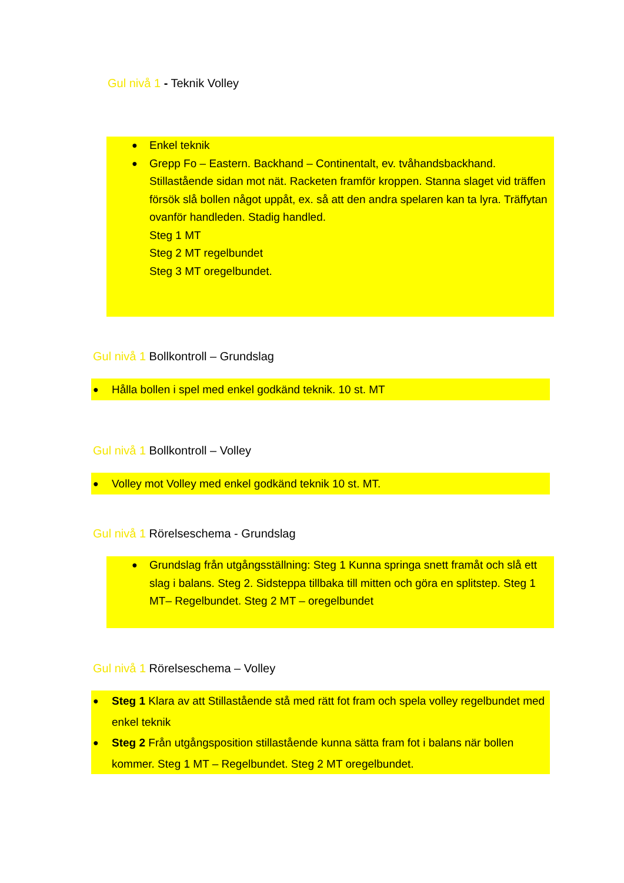Gul nivå 1 - Teknik Volley
● Enkel teknik
● Grepp Fo – Eastern. Backhand – Continentalt, ev. tvåhandsbackhand.
Stillastående sidan mot nät. Racketen framför kroppen. Stanna slaget vid träffen försök slå bollen något uppåt, ex. så att den andra spelaren kan ta lyra. Träffytan ovanför handleden. Stadig handled.
Steg 1 MT
Steg 2 MT regelbundet
Steg 3 MT oregelbundet.
Gul nivå 1 Bollkontroll – Grundslag
● Hålla bollen i spel med enkel godkänd teknik. 10 st. MT
Gul nivå 1 Bollkontroll – Volley
● Volley mot Volley med enkel godkänd teknik 10 st. MT.
Gul nivå 1 Rörelseschema - Grundslag
● Grundslag från utgångsställning: Steg 1 Kunna springa snett framåt och slå ett slag i balans. Steg 2. Sidsteppa tillbaka till mitten och göra en splitstep. Steg 1 MT– Regelbundet. Steg 2 MT – oregelbundet
Gul nivå 1 Rörelseschema – Volley
● Steg 1 Klara av att Stillastående stå med rätt fot fram och spela volley regelbundet med enkel teknik
● Steg 2 Från utgångsposition stillastående kunna sätta fram fot i balans när bollen kommer. Steg 1 MT – Regelbundet. Steg 2 MT oregelbundet.